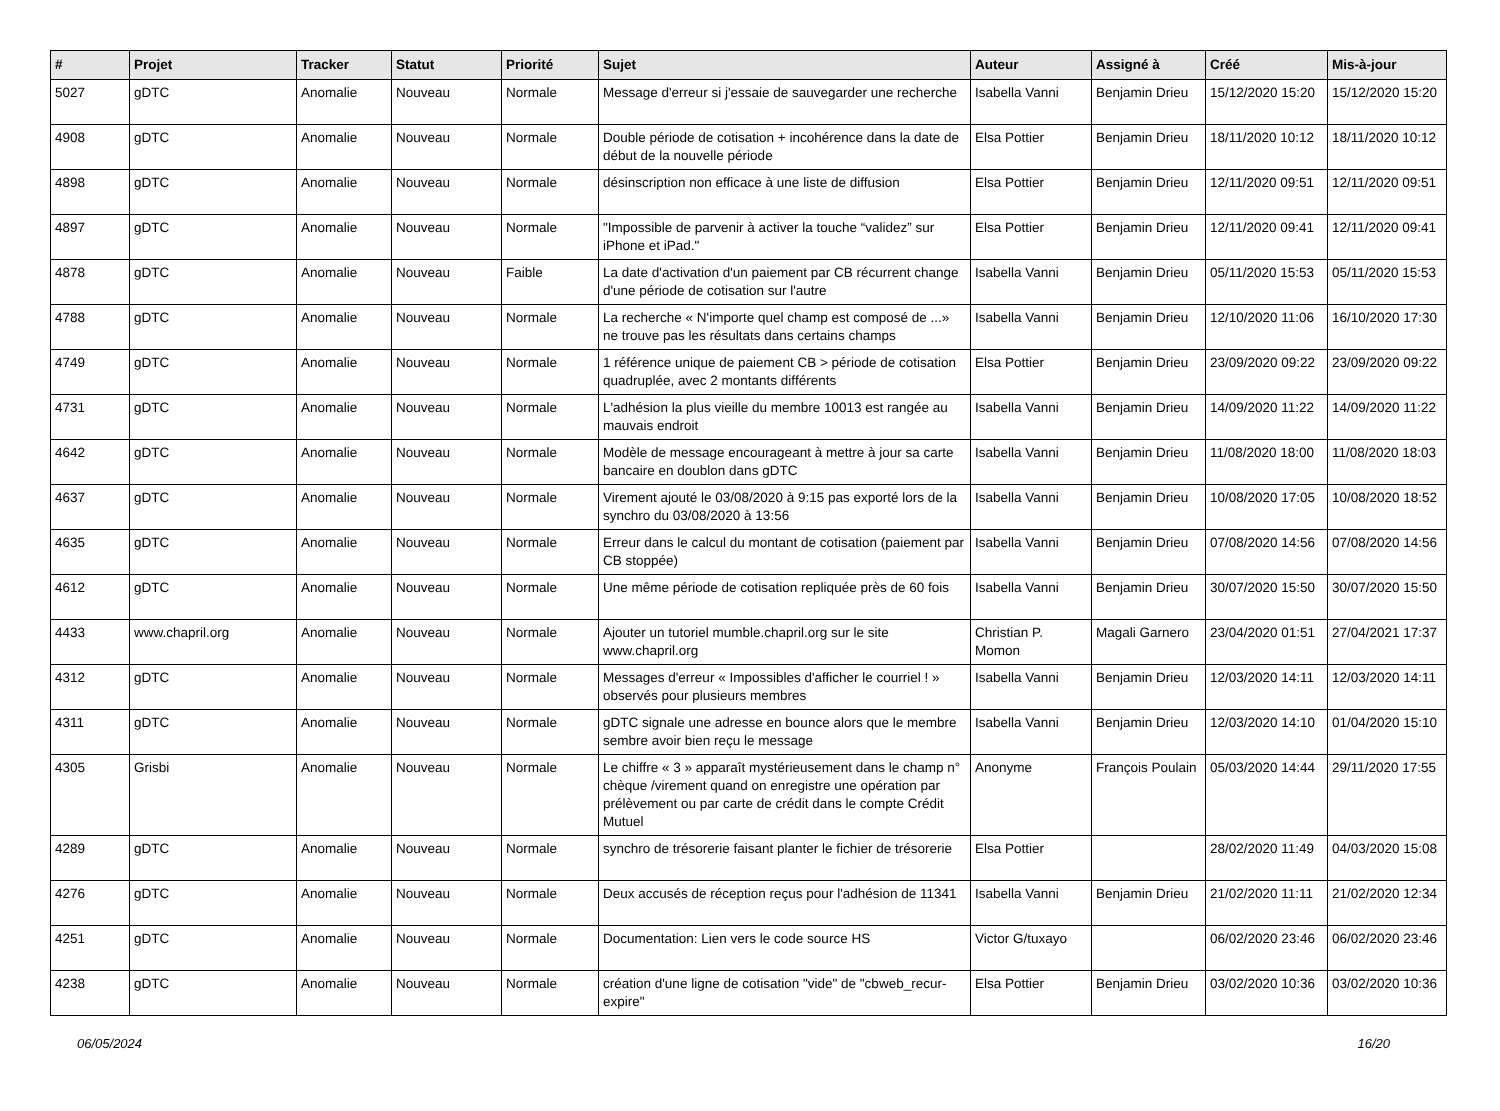| # | Projet | Tracker | Statut | Priorité | Sujet | Auteur | Assigné à | Créé | Mis-à-jour |
| --- | --- | --- | --- | --- | --- | --- | --- | --- | --- |
| 5027 | gDTC | Anomalie | Nouveau | Normale | Message d'erreur si j'essaie de sauvegarder une recherche | Isabella Vanni | Benjamin Drieu | 15/12/2020 15:20 | 15/12/2020 15:20 |
| 4908 | gDTC | Anomalie | Nouveau | Normale | Double période de cotisation + incohérence dans la date de début de la nouvelle période | Elsa Pottier | Benjamin Drieu | 18/11/2020 10:12 | 18/11/2020 10:12 |
| 4898 | gDTC | Anomalie | Nouveau | Normale | désinscription non efficace à une liste de diffusion | Elsa Pottier | Benjamin Drieu | 12/11/2020 09:51 | 12/11/2020 09:51 |
| 4897 | gDTC | Anomalie | Nouveau | Normale | "Impossible de parvenir à activer la touche “validez” sur iPhone et iPad." | Elsa Pottier | Benjamin Drieu | 12/11/2020 09:41 | 12/11/2020 09:41 |
| 4878 | gDTC | Anomalie | Nouveau | Faible | La date d'activation d'un paiement par CB récurrent change d'une période de cotisation sur l'autre | Isabella Vanni | Benjamin Drieu | 05/11/2020 15:53 | 05/11/2020 15:53 |
| 4788 | gDTC | Anomalie | Nouveau | Normale | La recherche « N'importe quel champ est composé de ...» ne trouve pas les résultats dans certains champs | Isabella Vanni | Benjamin Drieu | 12/10/2020 11:06 | 16/10/2020 17:30 |
| 4749 | gDTC | Anomalie | Nouveau | Normale | 1 référence unique de paiement CB > période de cotisation quadruplée, avec 2 montants différents | Elsa Pottier | Benjamin Drieu | 23/09/2020 09:22 | 23/09/2020 09:22 |
| 4731 | gDTC | Anomalie | Nouveau | Normale | L'adhésion la plus vieille du membre 10013 est rangée au mauvais endroit | Isabella Vanni | Benjamin Drieu | 14/09/2020 11:22 | 14/09/2020 11:22 |
| 4642 | gDTC | Anomalie | Nouveau | Normale | Modèle de message encourageant à mettre à jour sa carte bancaire en doublon dans gDTC | Isabella Vanni | Benjamin Drieu | 11/08/2020 18:00 | 11/08/2020 18:03 |
| 4637 | gDTC | Anomalie | Nouveau | Normale | Virement ajouté le 03/08/2020 à 9:15 pas exporté lors de la synchro du 03/08/2020 à 13:56 | Isabella Vanni | Benjamin Drieu | 10/08/2020 17:05 | 10/08/2020 18:52 |
| 4635 | gDTC | Anomalie | Nouveau | Normale | Erreur dans le calcul du montant de cotisation (paiement par CB stoppée) | Isabella Vanni | Benjamin Drieu | 07/08/2020 14:56 | 07/08/2020 14:56 |
| 4612 | gDTC | Anomalie | Nouveau | Normale | Une même période de cotisation repliquée près de 60 fois | Isabella Vanni | Benjamin Drieu | 30/07/2020 15:50 | 30/07/2020 15:50 |
| 4433 | www.chapril.org | Anomalie | Nouveau | Normale | Ajouter un tutoriel mumble.chapril.org sur le site www.chapril.org | Christian P. Momon | Magali Garnero | 23/04/2020 01:51 | 27/04/2021 17:37 |
| 4312 | gDTC | Anomalie | Nouveau | Normale | Messages d'erreur « Impossibles d'afficher le courriel ! » observés pour plusieurs membres | Isabella Vanni | Benjamin Drieu | 12/03/2020 14:11 | 12/03/2020 14:11 |
| 4311 | gDTC | Anomalie | Nouveau | Normale | gDTC signale une adresse en bounce alors que le membre sembre avoir bien reçu le message | Isabella Vanni | Benjamin Drieu | 12/03/2020 14:10 | 01/04/2020 15:10 |
| 4305 | Grisbi | Anomalie | Nouveau | Normale | Le chiffre « 3 » apparaît mystérieusement dans le champ n° chèque /virement quand on enregistre une opération par prélèvement ou par carte de crédit dans le compte Crédit Mutuel | Anonyme | François Poulain | 05/03/2020 14:44 | 29/11/2020 17:55 |
| 4289 | gDTC | Anomalie | Nouveau | Normale | synchro de trésorerie faisant planter le fichier de trésorerie | Elsa Pottier | | 28/02/2020 11:49 | 04/03/2020 15:08 |
| 4276 | gDTC | Anomalie | Nouveau | Normale | Deux accusés de réception reçus pour l'adhésion de 11341 | Isabella Vanni | Benjamin Drieu | 21/02/2020 11:11 | 21/02/2020 12:34 |
| 4251 | gDTC | Anomalie | Nouveau | Normale | Documentation: Lien vers le code source HS | Victor G/tuxayo | | 06/02/2020 23:46 | 06/02/2020 23:46 |
| 4238 | gDTC | Anomalie | Nouveau | Normale | création d'une ligne de cotisation "vide" de "cbweb_recur-expire" | Elsa Pottier | Benjamin Drieu | 03/02/2020 10:36 | 03/02/2020 10:36 |
06/05/2024 16/20